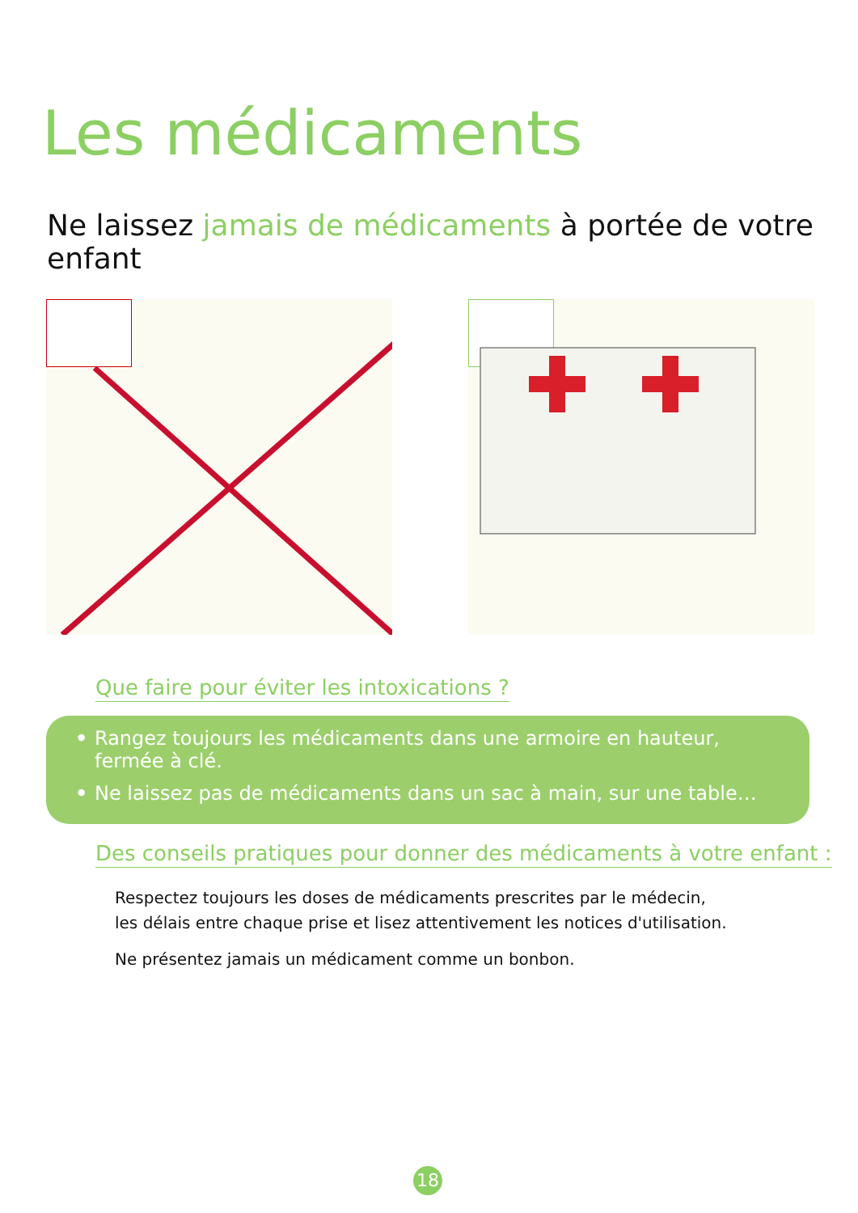Les médicaments
Ne laissez jamais de médicaments à portée de votre enfant
Que faire pour éviter les intoxications ?
• Rangez toujours les médicaments dans une armoire en hauteur,
fermée à clé.
• Ne laissez pas de médicaments dans un sac à main, sur une table…
Des conseils pratiques pour donner des médicaments à votre enfant :
Respectez toujours les doses de médicaments prescrites par le médecin,
les délais entre chaque prise et lisez attentivement les notices d'utilisation.
Ne présentez jamais un médicament comme un bonbon.
18